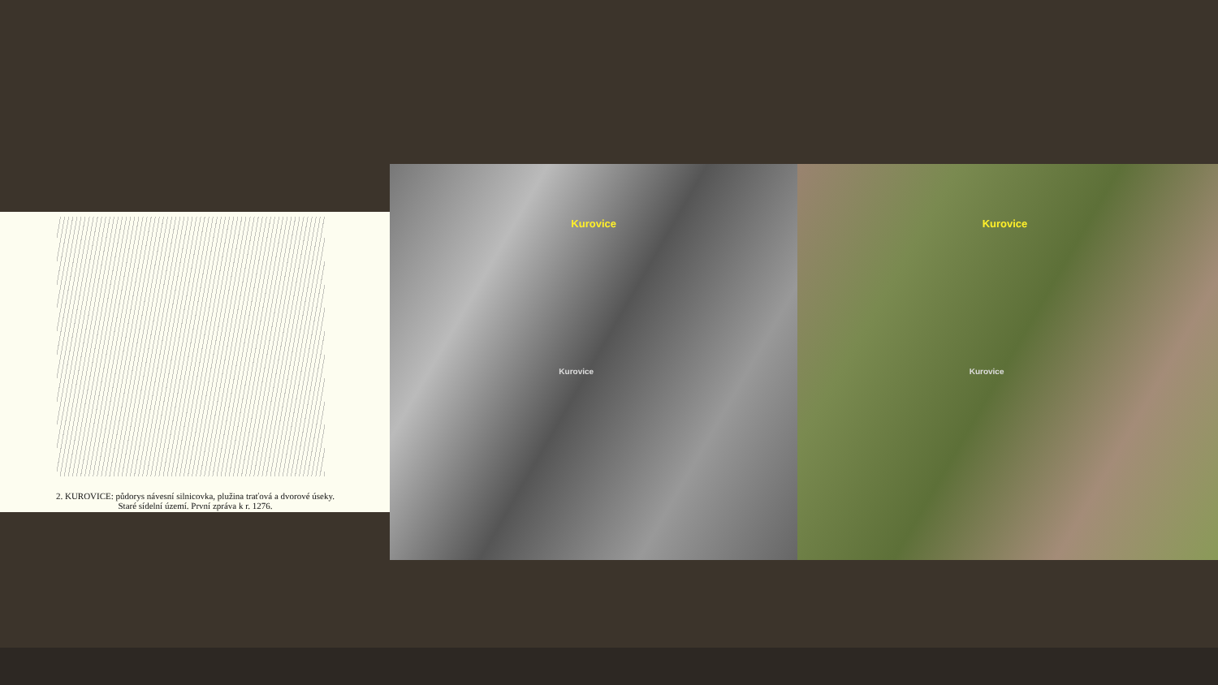2. KUROVICE: půdorys návesní silnicovka, plužina traťová a dvorové úseky.
Staré sídelní území. První zpráva k r. 1276.
Kurovice
Kurovice
Kurovice
Kurovice